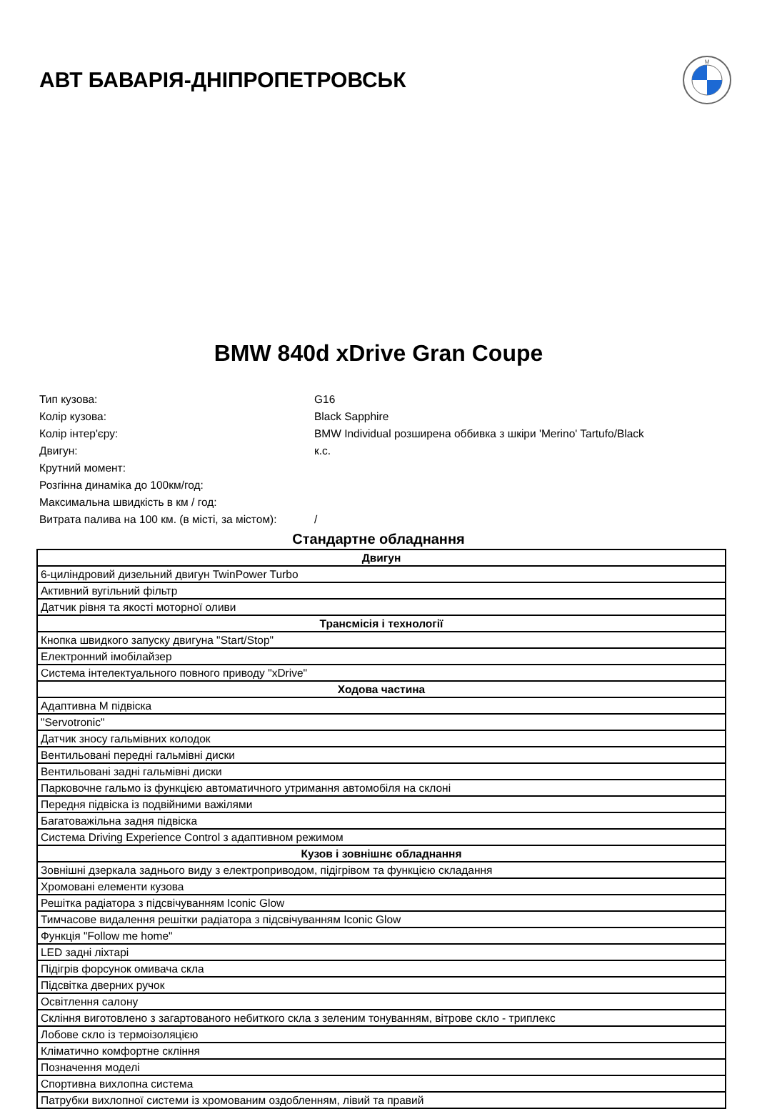АВТ БАВАРІЯ-ДНІПРОПЕТРОВСЬК
M
BMW 840d xDrive Gran Coupe
Тип кузова: G16
Колір кузова: Black Sapphire
Колір інтер'єру: BMW Individual розширена оббивка з шкіри 'Merino' Tartufo/Black
Двигун: к.с.
Крутний момент:
Розгінна динаміка до 100км/год:
Максимальна швидкість в км / год:
Витрата палива на 100 км. (в місті, за містом): /
Стандартне обладнання
| Двигун |
| --- |
| 6-циліндровий дизельний двигун TwinPower Turbo |
| Активний вугільний фільтр |
| Датчик рівня та якості моторної оливи |
| Трансмісія і технології |
| Кнопка швидкого запуску двигуна "Start/Stop" |
| Електронний імобілайзер |
| Система інтелектуального повного приводу "xDrive" |
| Ходова частина |
| Адаптивна M підвіска |
| "Servotronic" |
| Датчик зносу гальмівних колодок |
| Вентильовані передні гальмівні диски |
| Вентильовані задні гальмівні диски |
| Парковочне гальмо із функцією автоматичного утримання автомобіля на склоні |
| Передня підвіска із подвійними важілями |
| Багатоважільна задня підвіска |
| Система Driving Experience Control з адаптивном режимом |
| Кузов і зовнішнє обладнання |
| Зовнішні дзеркала заднього виду з електроприводом, підігрівом та функцією складання |
| Хромовані елементи кузова |
| Решітка радіатора з підсвічуванням Iconic Glow |
| Тимчасове видалення решітки радіатора з підсвічуванням Iconic Glow |
| Функція "Follow me home" |
| LED задні ліхтарі |
| Підігрів форсунок омивача скла |
| Підсвітка дверних ручок |
| Освітлення салону |
| Скління виготовлено з загартованого небиткого скла з зеленим тонуванням, вітрове скло - триплекс |
| Лобове скло із термоізоляцією |
| Кліматично комфортне скління |
| Позначення моделі |
| Спортивна вихлопна система |
| Патрубки вихлопної системи із хромованим оздобленням, лівий та правий |